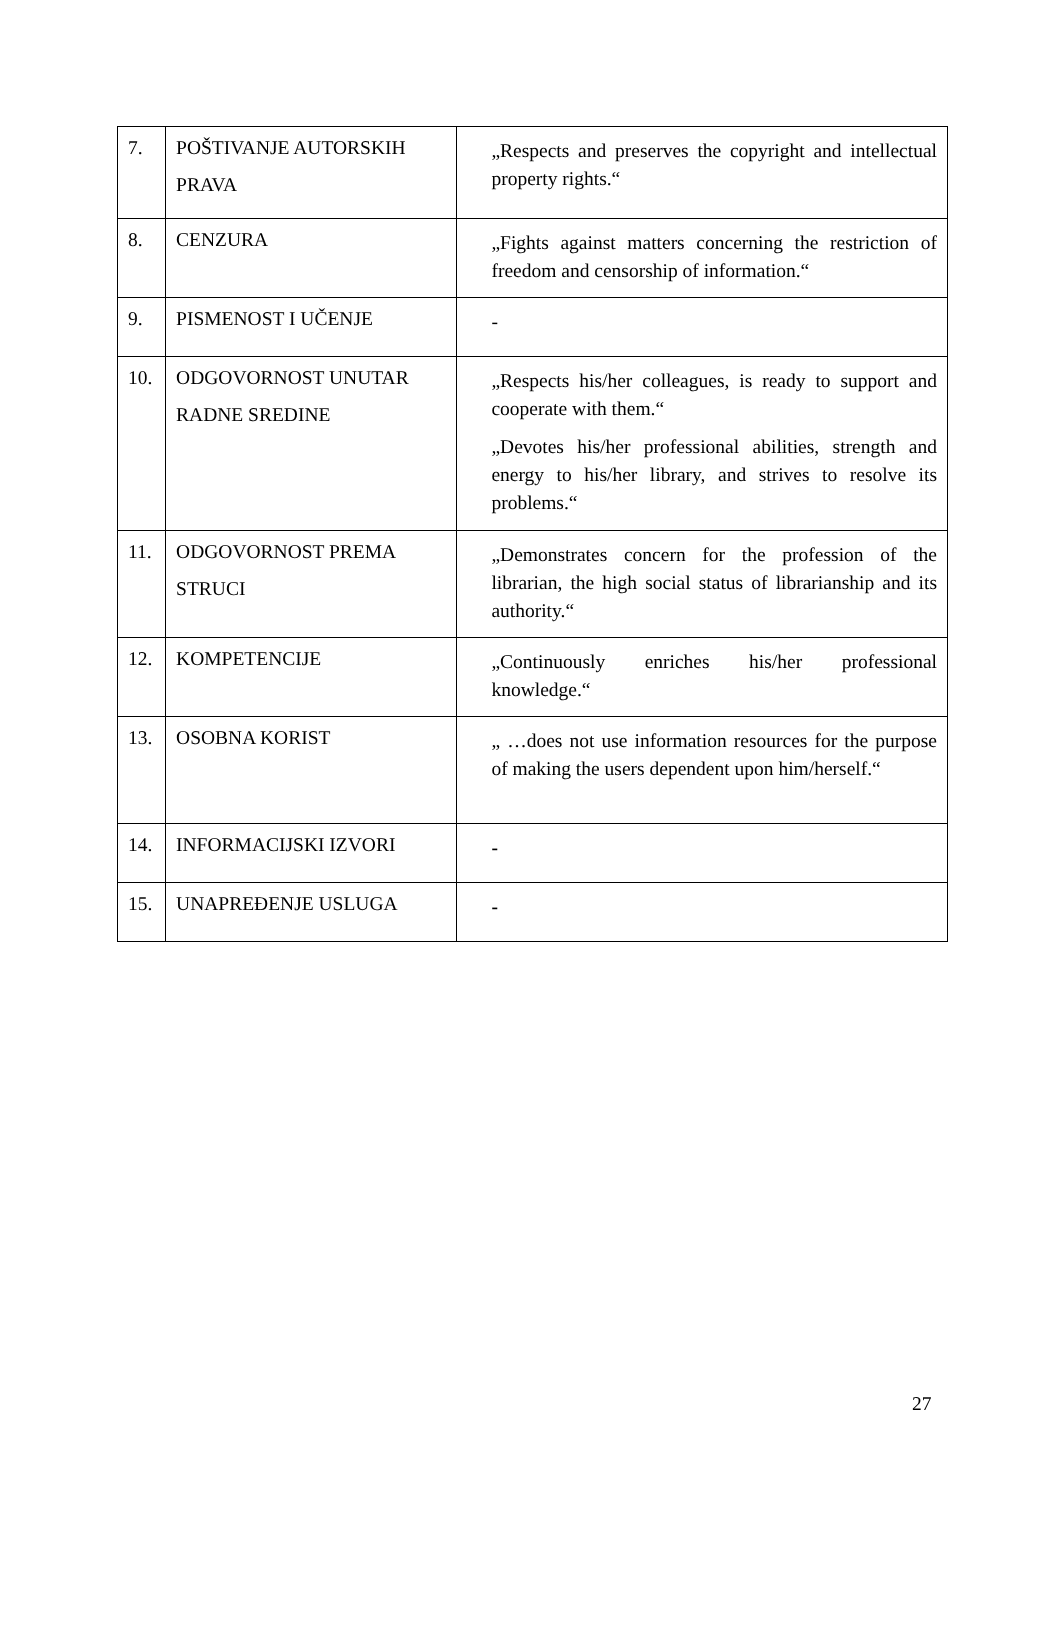| 7. | POŠTIVANJE AUTORSKIH PRAVA | „Respects and preserves the copyright and intellectual property rights.“ |
| 8. | CENZURA | „Fights against matters concerning the restriction of freedom and censorship of information.“ |
| 9. | PISMENOST I UČENJE | - |
| 10. | ODGOVORNOST UNUTAR RADNE SREDINE | „Respects his/her colleagues, is ready to support and cooperate with them.“ „Devotes his/her professional abilities, strength and energy to his/her library, and strives to resolve its problems.“ |
| 11. | ODGOVORNOST PREMA STRUCI | „Demonstrates concern for the profession of the librarian, the high social status of librarianship and its authority.“ |
| 12. | KOMPETENCIJE | „Continuously enriches his/her professional knowledge.“ |
| 13. | OSOBNA KORIST | „ …does not use information resources for the purpose of making the users dependent upon him/herself.“ |
| 14. | INFORMACIJSKI IZVORI | - |
| 15. | UNAPREĐENJE USLUGA | - |
27